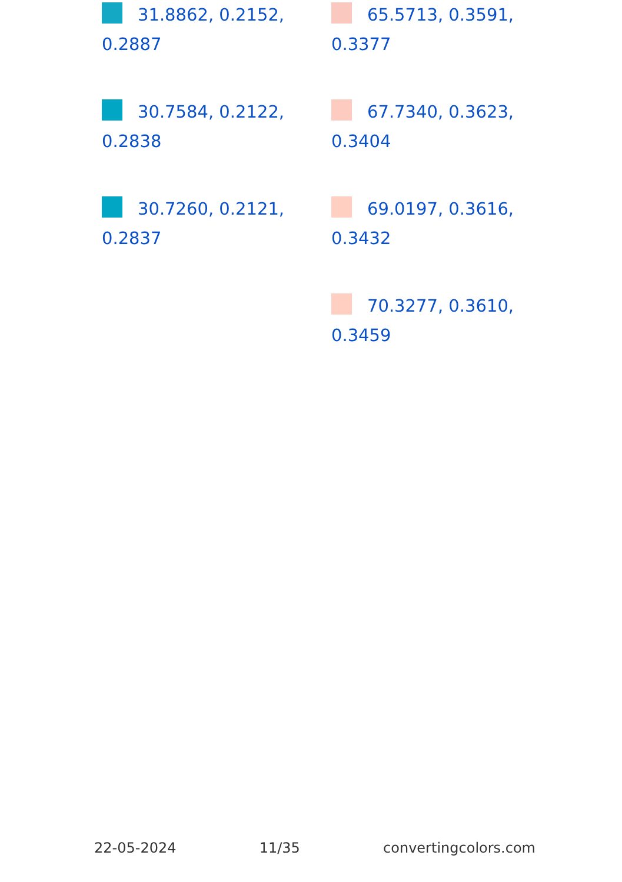31.8862, 0.2152, 0.2887
30.7584, 0.2122, 0.2838
30.7260, 0.2121, 0.2837
65.5713, 0.3591, 0.3377
67.7340, 0.3623, 0.3404
69.0197, 0.3616, 0.3432
70.3277, 0.3610, 0.3459
22-05-2024 11/35 convertingcolors.com